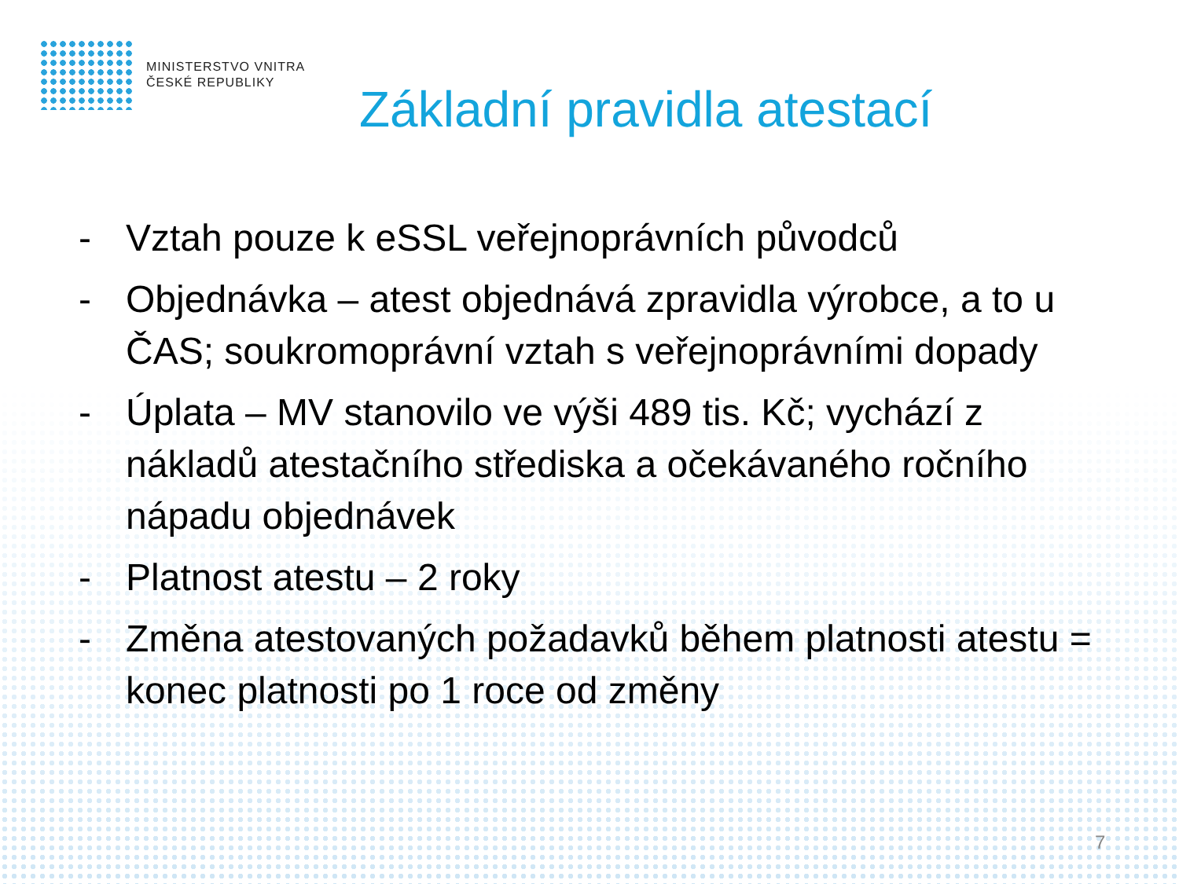MINISTERSTVO VNITRA
ČESKÉ REPUBLIKY
Základní pravidla atestací
- Vztah pouze k eSSL veřejnoprávních původců
- Objednávka – atest objednává zpravidla výrobce, a to u ČAS; soukromoprávní vztah s veřejnoprávními dopady
- Úplata – MV stanovilo ve výši 489 tis. Kč; vychází z nákladů atestačního střediska a očekávaného ročního nápadu objednávek
- Platnost atestu – 2 roky
- Změna atestovaných požadavků během platnosti atestu = konec platnosti po 1 roce od změny
7